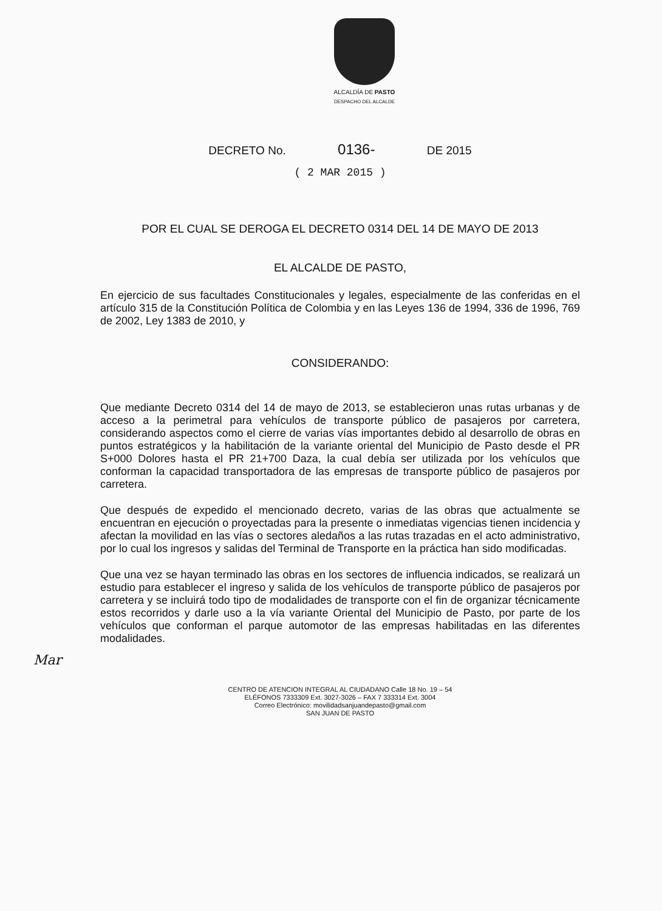ALCALDÍA DE PASTO
DESPACHO DEL ALCALDE
DECRETO No. 0136- DE 2015
( 2 MAR 2015 )
POR EL CUAL SE DEROGA EL DECRETO 0314 DEL 14 DE MAYO DE 2013
EL ALCALDE DE PASTO,
En ejercicio de sus facultades Constitucionales y legales, especialmente de las conferidas en el artículo 315 de la Constitución Política de Colombia y en las Leyes 136 de 1994, 336 de 1996, 769 de 2002, Ley 1383 de 2010, y
CONSIDERANDO:
Que mediante Decreto 0314 del 14 de mayo de 2013, se establecieron unas rutas urbanas y de acceso a la perimetral para vehículos de transporte público de pasajeros por carretera, considerando aspectos como el cierre de varias vías importantes debido al desarrollo de obras en puntos estratégicos y la habilitación de la variante oriental del Municipio de Pasto desde el PR S+000 Dolores hasta el PR 21+700 Daza, la cual debía ser utilizada por los vehículos que conforman la capacidad transportadora de las empresas de transporte público de pasajeros por carretera.
Que después de expedido el mencionado decreto, varias de las obras que actualmente se encuentran en ejecución o proyectadas para la presente o inmediatas vigencias tienen incidencia y afectan la movilidad en las vías o sectores aledaños a las rutas trazadas en el acto administrativo, por lo cual los ingresos y salidas del Terminal de Transporte en la práctica han sido modificadas.
Que una vez se hayan terminado las obras en los sectores de influencia indicados, se realizará un estudio para establecer el ingreso y salida de los vehículos de transporte público de pasajeros por carretera y se incluirá todo tipo de modalidades de transporte con el fin de organizar técnicamente estos recorridos y darle uso a la vía variante Oriental del Municipio de Pasto, por parte de los vehículos que conforman el parque automotor de las empresas habilitadas en las diferentes modalidades.
Mar
CENTRO DE ATENCION INTEGRAL AL CIUDADANO Calle 18 No. 19 – 54
ELÉFONOS 7333309 Ext. 3027-3026 – FAX 7 333314 Ext. 3004
Correo Electrónico: movilidadsanjuandepasto@gmail.com
SAN JUAN DE PASTO